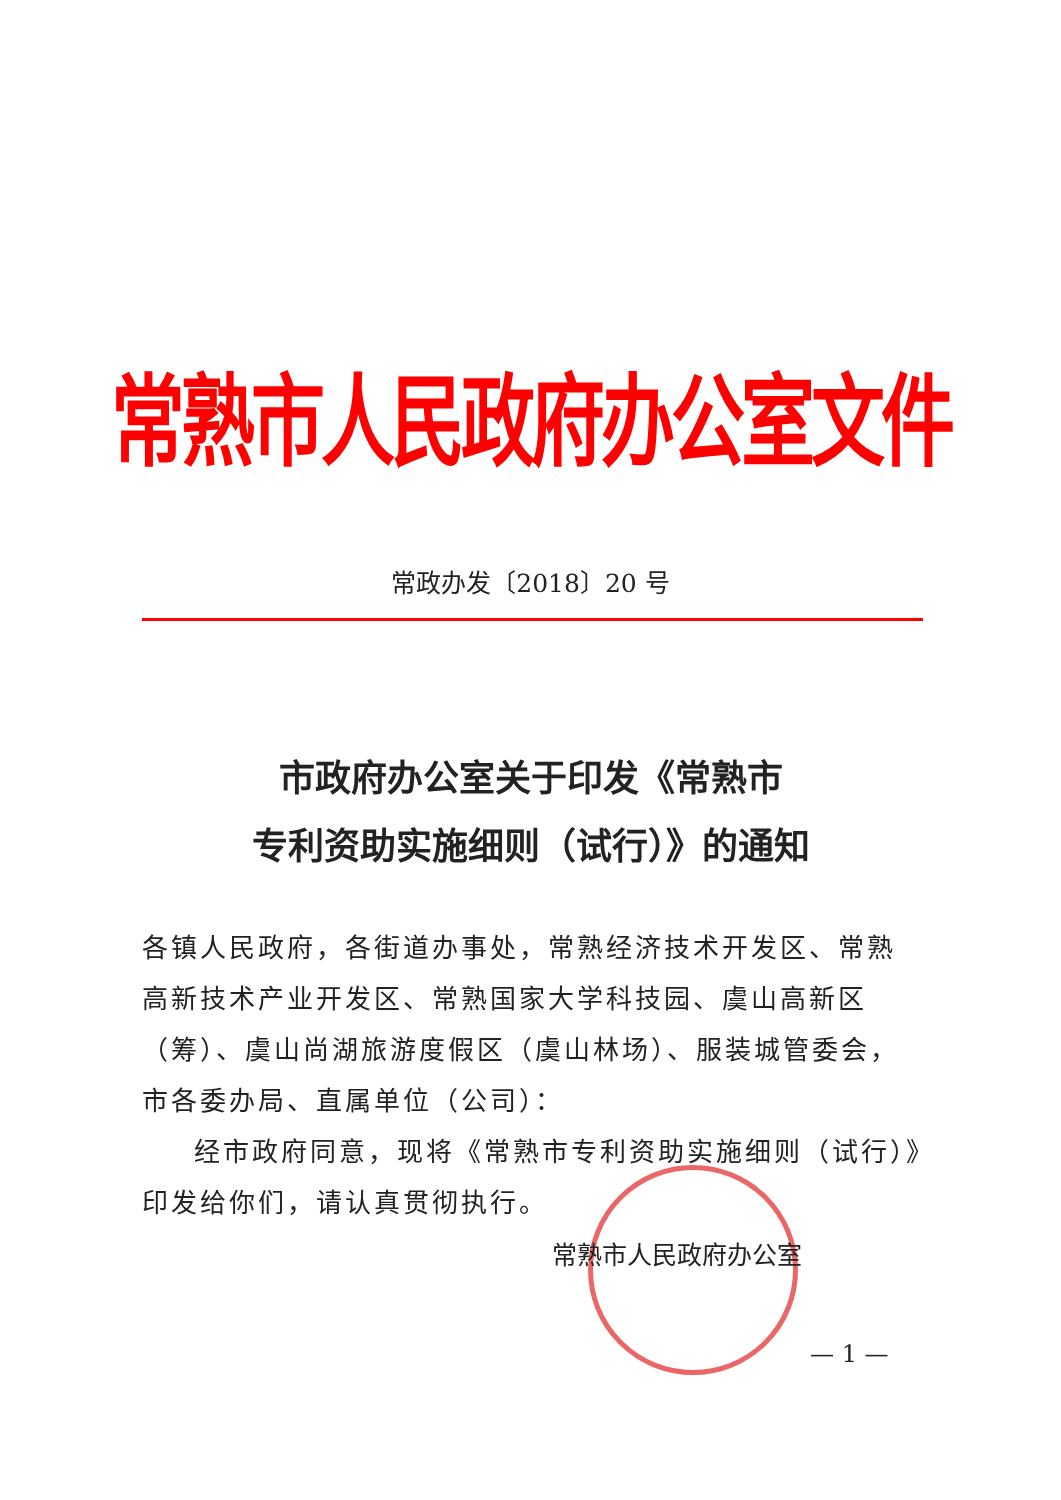常熟市人民政府办公室文件
常政办发〔2018〕20 号
市政府办公室关于印发《常熟市
专利资助实施细则（试行）》的通知
各镇人民政府，各街道办事处，常熟经济技术开发区、常熟高新技术产业开发区、常熟国家大学科技园、虞山高新区（筹）、虞山尚湖旅游度假区（虞山林场）、服装城管委会，市各委办局、直属单位（公司）：
经市政府同意，现将《常熟市专利资助实施细则（试行）》印发给你们，请认真贯彻执行。
常熟市人民政府办公室
— 1 —